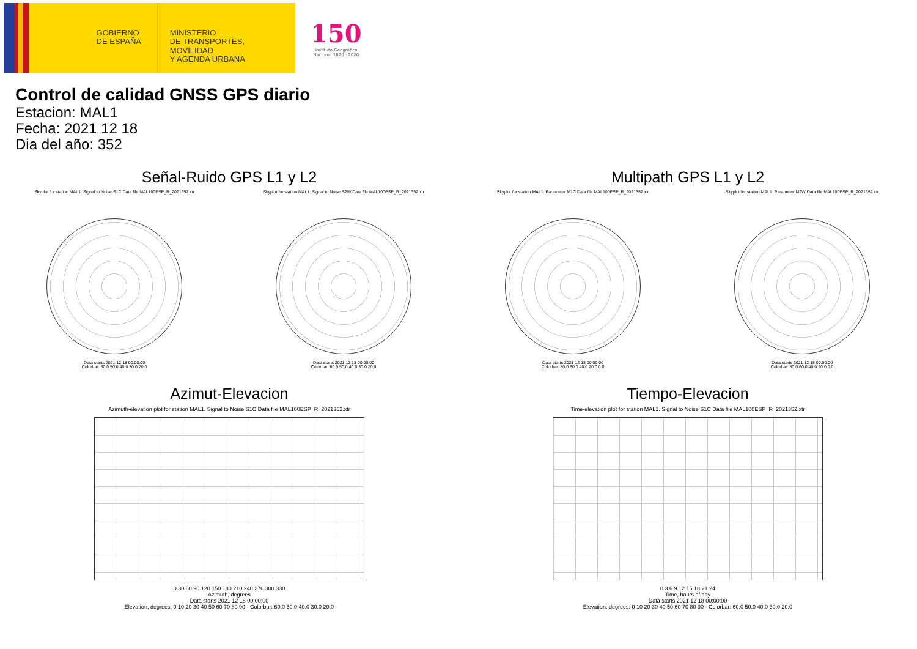GOBIERNO
DE ESPAÑA
MINISTERIO
DE TRANSPORTES, MOVILIDAD
Y AGENDA URBANA
150
Instituto Geográfico
Nacional 1870 · 2020
Control de calidad GNSS GPS diario
Estacion: MAL1
Fecha: 2021 12 18
Dia del año: 352
Señal-Ruido GPS L1 y L2
Skyplot for station MAL1. Signal to Noise S1C Data file MAL100ESP_R_2021352.xtr
Data starts 2021 12 18 00:00:00
Colorbar: 60.0 50.0 40.0 30.0 20.0
Skyplot for station MAL1. Signal to Noise S2W Data file MAL100ESP_R_2021352.xtr
Data starts 2021 12 18 00:00:00
Colorbar: 60.0 50.0 40.0 30.0 20.0
Multipath GPS L1 y L2
Skyplot for station MAL1. Parameter M1C Data file MAL100ESP_R_2021352.xtr
Data starts 2021 12 18 00:00:00
Colorbar: 80.0 60.0 40.0 20.0 0.0
Skyplot for station MAL1. Parameter M2W Data file MAL100ESP_R_2021352.xtr
Data starts 2021 12 18 00:00:00
Colorbar: 80.0 60.0 40.0 20.0 0.0
Azimut-Elevacion
Azimuth-elevation plot for station MAL1. Signal to Noise S1C Data file MAL100ESP_R_2021352.xtr
0 30 60 90 120 150 180 210 240 270 300 330
Azimuth, degrees
Data starts 2021 12 18 00:00:00
Elevation, degrees: 0 10 20 30 40 50 60 70 80 90 · Colorbar: 60.0 50.0 40.0 30.0 20.0
Tiempo-Elevacion
Time-elevation plot for station MAL1. Signal to Noise S1C Data file MAL100ESP_R_2021352.xtr
0 3 6 9 12 15 18 21 24
Time, hours of day
Data starts 2021 12 18 00:00:00
Elevation, degrees: 0 10 20 30 40 50 60 70 80 90 · Colorbar: 60.0 50.0 40.0 30.0 20.0